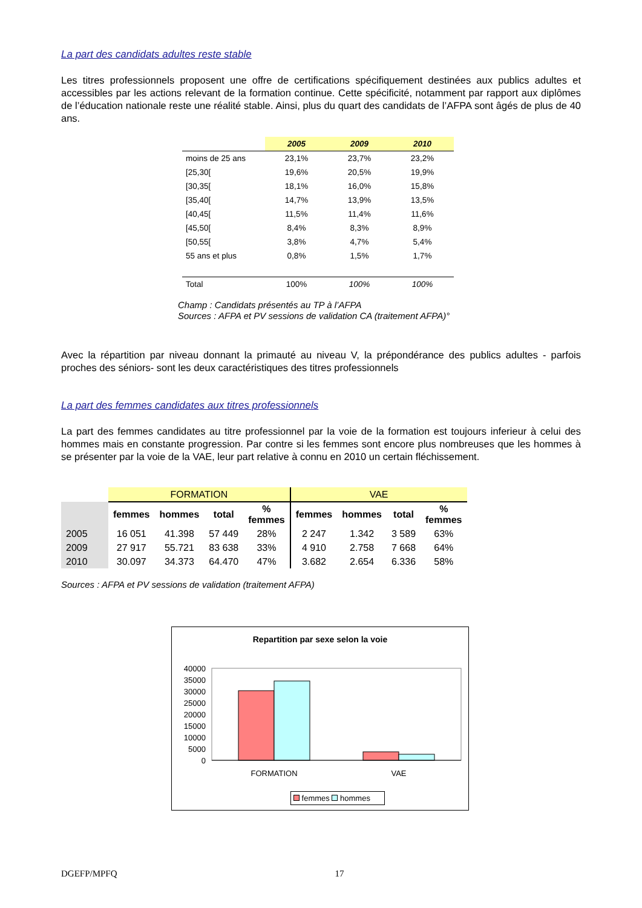La part des candidats adultes reste stable
Les titres professionnels proposent une offre de certifications spécifiquement destinées aux publics adultes et accessibles par les actions relevant de la formation continue. Cette spécificité, notamment par rapport aux diplômes de l’éducation nationale reste une réalité stable. Ainsi, plus du quart des candidats de l’AFPA sont âgés de plus de 40 ans.
| | 2005 | 2009 | 2010 |
| --- | --- | --- | --- |
| moins de 25 ans | 23,1% | 23,7% | 23,2% |
| [25,30[ | 19,6% | 20,5% | 19,9% |
| [30,35[ | 18,1% | 16,0% | 15,8% |
| [35,40[ | 14,7% | 13,9% | 13,5% |
| [40,45[ | 11,5% | 11,4% | 11,6% |
| [45,50[ | 8,4% | 8,3% | 8,9% |
| [50,55[ | 3,8% | 4,7% | 5,4% |
| 55 ans et plus | 0,8% | 1,5% | 1,7% |
| Total | 100% | 100% | 100% |
Champ : Candidats présentés au TP à l’AFPA
Sources : AFPA et PV sessions de validation CA (traitement AFPA)°
Avec la répartition par niveau donnant la primauté au niveau V, la prépondérance des publics adultes - parfois proches des séniors- sont les deux caractéristiques des titres professionnels
La part des femmes candidates aux titres professionnels
La part des femmes candidates au titre professionnel par la voie de la formation est toujours inferieur à celui des hommes mais en constante progression. Par contre si les femmes sont encore plus nombreuses que les hommes à se présenter par la voie de la VAE, leur part relative à connu en 2010 un certain fléchissement.
| | FORMATION | | | | VAE | | | |
| | femmes | hommes | total | % femmes | femmes | hommes | total | % femmes |
| 2005 | 16 051 | 41.398 | 57 449 | 28% | 2 247 | 1.342 | 3 589 | 63% |
| 2009 | 27 917 | 55.721 | 83 638 | 33% | 4 910 | 2.758 | 7 668 | 64% |
| 2010 | 30.097 | 34.373 | 64.470 | 47% | 3.682 | 2.654 | 6.336 | 58% |
Sources : AFPA et PV sessions de validation (traitement AFPA)
Repartition par sexe selon la voie
40000
35000
30000
25000
20000
15000
10000
5000
0
FORMATION
VAE
femmes hommes
DGEFP/MPFQ 17